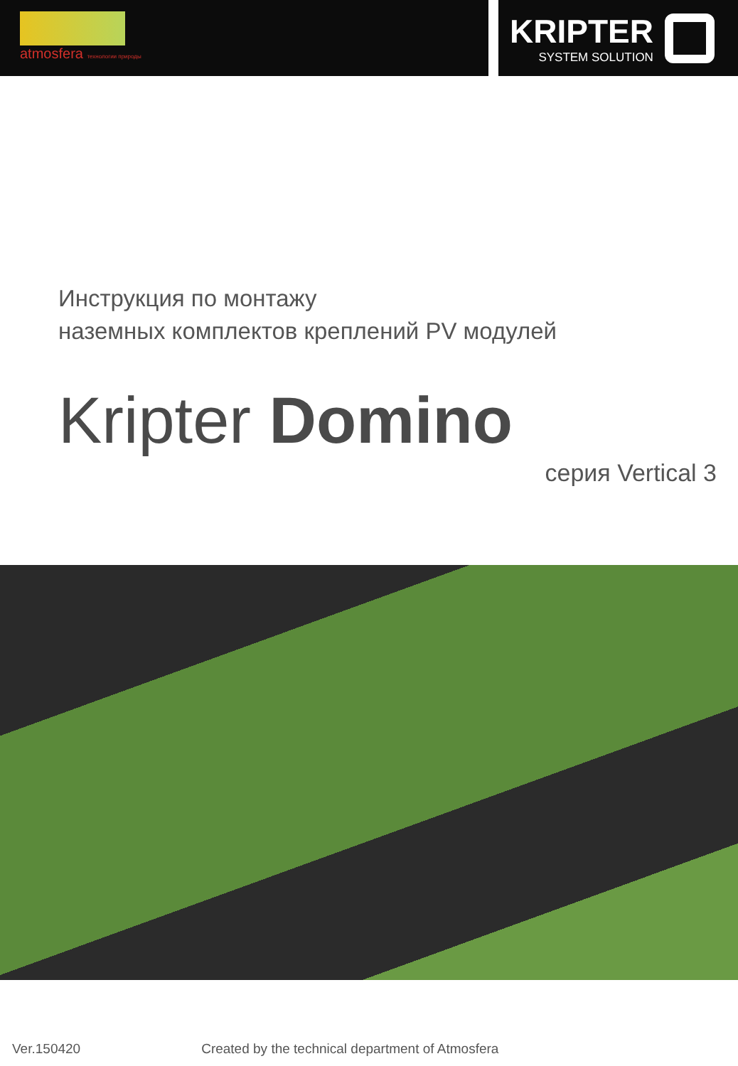atmosfera технологии природы
KRIPTER
SYSTEM SOLUTION
Инструкция по монтажу
наземных комплектов креплений PV модулей
Kripter Domino
серия Vertical 3
Ver.150420 Created by the technical department of Atmosfera